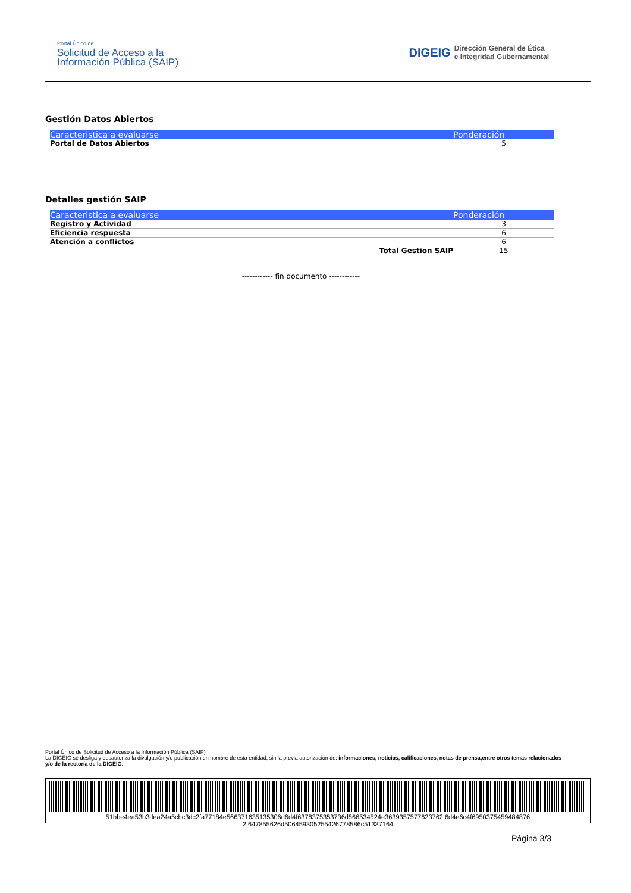Portal Único de
Solicitud de Acceso a la
Información Pública (SAIP)
DIGEIG Dirección General de Ética
e Integridad Gubernamental
Gestión Datos Abiertos
| Caracteristica a evaluarse | Ponderación |
| --- | --- |
| Portal de Datos Abiertos | 5 |
Detalles gestión SAIP
| Caracteristica a evaluarse | Ponderación |
| --- | --- |
| Registro y Actividad | 3 |
| Eficiencia respuesta | 6 |
| Atención a conflictos | 6 |
| Total Gestion SAIP | 15 |
------------ fin documento ------------
Portal Único de Solicitud de Acceso a la Información Pública (SAIP)
La DIGEIG se desliga y desautoriza la divulgación y/o publicación en nombre de esta entidad, sin la previa autorización de: informaciones, noticias, calificaciones, notas de prensa,entre otros temas relacionados y/o de la rectoría de la DIGEIG.
51bbe4ea53b3dea24a5cbc3dc2fa77184e566371635135306d6d4f6378375353736d566534524e3639357577623762 6d4e6c4f6950375459484876 2f647855626d506459305255426778586c51337164
Página 3/3